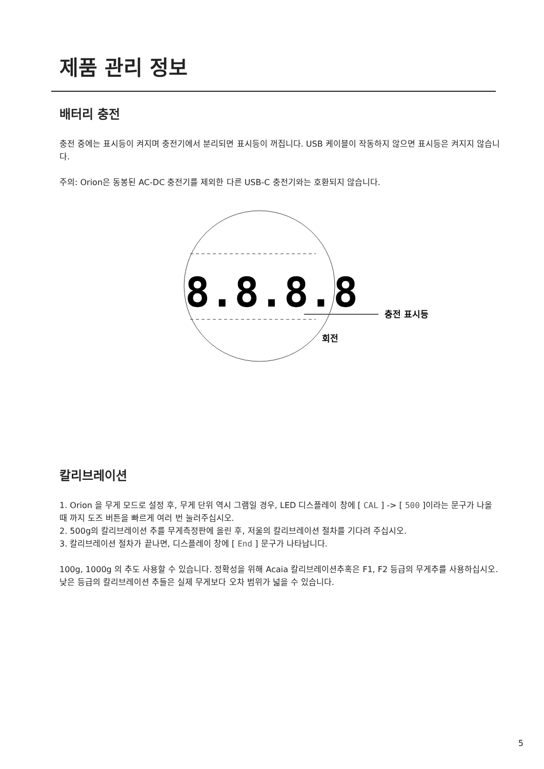제품 관리 정보
배터리 충전
충전 중에는 표시등이 켜지며 충전기에서 분리되면 표시등이 꺼집니다. USB 케이블이 작동하지 않으면 표시등은 켜지지 않습니다.
주의: Orion은 동봉된 AC-DC 충전기를 제외한 다른 USB-C 충전기와는 호환되지 않습니다.
8.8.8.8
충전 표시등
회전
칼리브레이션
1. Orion 을 무게 모드로 설정 후, 무게 단위 역시 그램일 경우, LED 디스플레이 창에 [ CAL ] -> [ 500 ]이라는 문구가 나올 때 까지 도즈 버튼을 빠르게 여러 번 눌러주십시오.
2. 500g의 칼리브레이션 추를 무게측정판에 올린 후, 저울의 칼리브레이션 절차를 기다려 주십시오.
3. 칼리브레이션 절차가 끝나면, 디스플레이 창에 [ End ] 문구가 나타납니다.
100g, 1000g 의 추도 사용할 수 있습니다. 정확성을 위해 Acaia 칼리브레이션추혹은 F1, F2 등급의 무게추를 사용하십시오. 낮은 등급의 칼리브레이션 추들은 실제 무게보다 오차 범위가 넓을 수 있습니다.
5